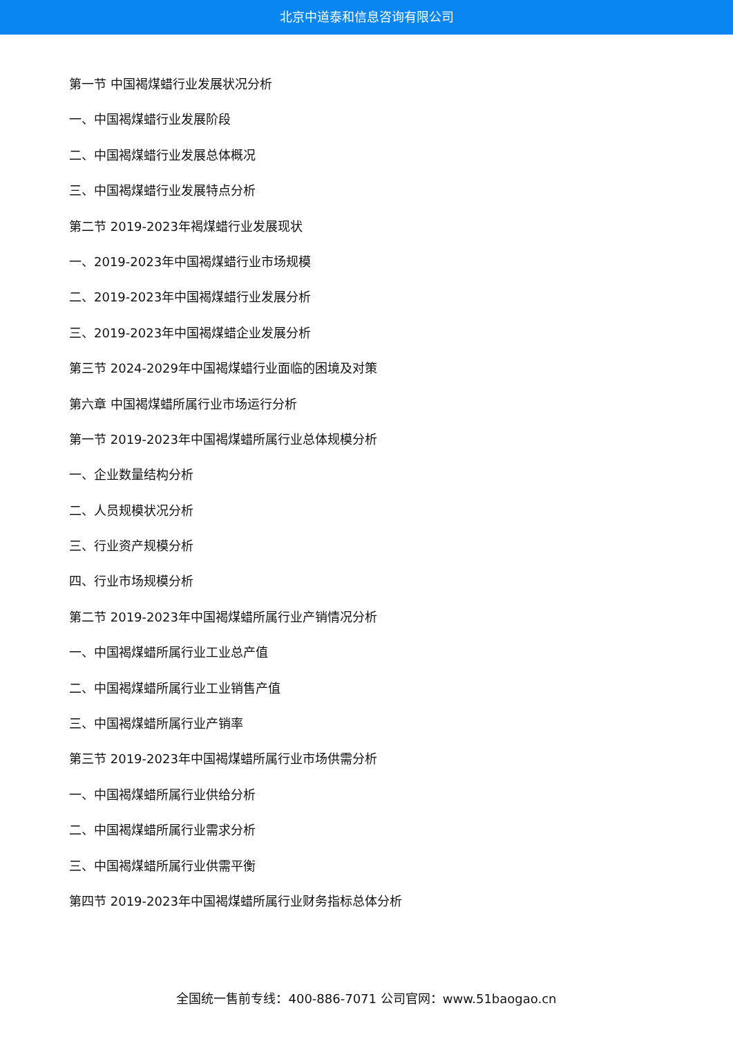北京中道泰和信息咨询有限公司
第一节 中国褐煤蜡行业发展状况分析
一、中国褐煤蜡行业发展阶段
二、中国褐煤蜡行业发展总体概况
三、中国褐煤蜡行业发展特点分析
第二节 2019-2023年褐煤蜡行业发展现状
一、2019-2023年中国褐煤蜡行业市场规模
二、2019-2023年中国褐煤蜡行业发展分析
三、2019-2023年中国褐煤蜡企业发展分析
第三节 2024-2029年中国褐煤蜡行业面临的困境及对策
第六章 中国褐煤蜡所属行业市场运行分析
第一节 2019-2023年中国褐煤蜡所属行业总体规模分析
一、企业数量结构分析
二、人员规模状况分析
三、行业资产规模分析
四、行业市场规模分析
第二节 2019-2023年中国褐煤蜡所属行业产销情况分析
一、中国褐煤蜡所属行业工业总产值
二、中国褐煤蜡所属行业工业销售产值
三、中国褐煤蜡所属行业产销率
第三节 2019-2023年中国褐煤蜡所属行业市场供需分析
一、中国褐煤蜡所属行业供给分析
二、中国褐煤蜡所属行业需求分析
三、中国褐煤蜡所属行业供需平衡
第四节 2019-2023年中国褐煤蜡所属行业财务指标总体分析
全国统一售前专线：400-886-7071 公司官网：www.51baogao.cn